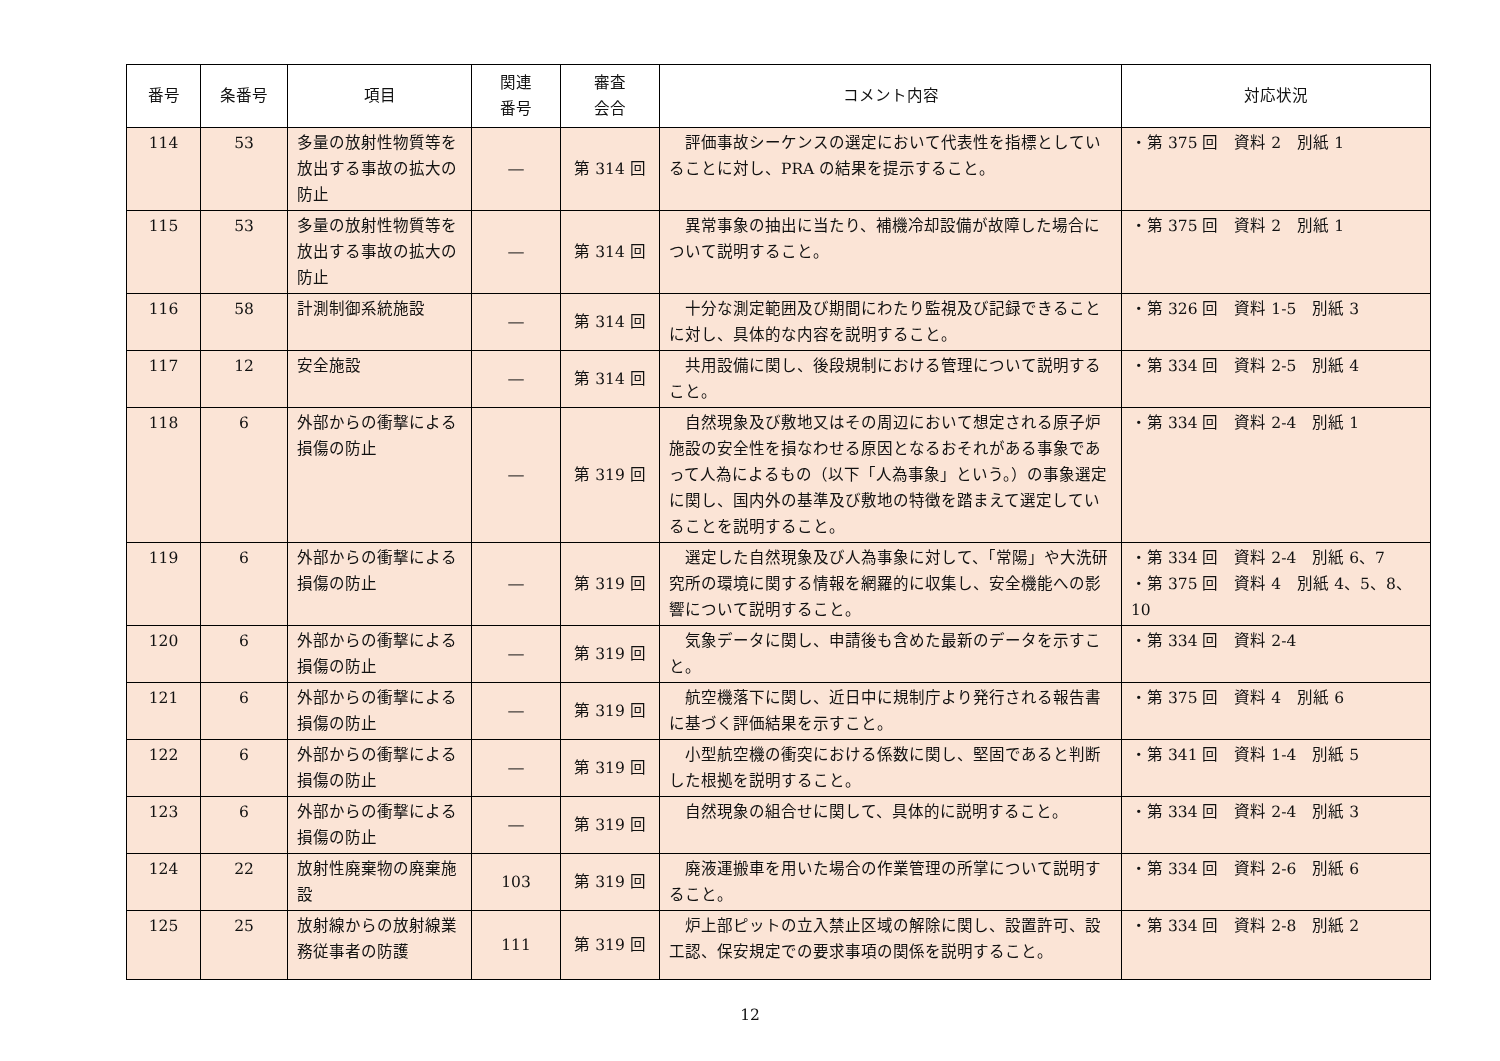| 番号 | 条番号 | 項目 | 関連 番号 | 審査 会合 | コメント内容 | 対応状況 |
| --- | --- | --- | --- | --- | --- | --- |
| 114 | 53 | 多量の放射性物質等を放出する事故の拡大の防止 | ― | 第 314 回 | 評価事故シーケンスの選定において代表性を指標としていることに対し、PRA の結果を提示すること。 | ・第 375 回 資料 2 別紙 1 |
| 115 | 53 | 多量の放射性物質等を放出する事故の拡大の防止 | ― | 第 314 回 | 異常事象の抽出に当たり、補機冷却設備が故障した場合について説明すること。 | ・第 375 回 資料 2 別紙 1 |
| 116 | 58 | 計測制御系統施設 | ― | 第 314 回 | 十分な測定範囲及び期間にわたり監視及び記録できることに対し、具体的な内容を説明すること。 | ・第 326 回 資料 1-5 別紙 3 |
| 117 | 12 | 安全施設 | ― | 第 314 回 | 共用設備に関し、後段規制における管理について説明すること。 | ・第 334 回 資料 2-5 別紙 4 |
| 118 | 6 | 外部からの衝撃による損傷の防止 | ― | 第 319 回 | 自然現象及び敷地又はその周辺において想定される原子炉施設の安全性を損なわせる原因となるおそれがある事象であって人為によるもの（以下「人為事象」という。）の事象選定に関し、国内外の基準及び敷地の特徴を踏まえて選定していることを説明すること。 | ・第 334 回 資料 2-4 別紙 1 |
| 119 | 6 | 外部からの衝撃による損傷の防止 | ― | 第 319 回 | 選定した自然現象及び人為事象に対して、「常陽」や大洗研究所の環境に関する情報を網羅的に収集し、安全機能への影響について説明すること。 | ・第 334 回 資料 2-4 別紙 6、7 ・第 375 回 資料 4 別紙 4、5、8、10 |
| 120 | 6 | 外部からの衝撃による損傷の防止 | ― | 第 319 回 | 気象データに関し、申請後も含めた最新のデータを示すこと。 | ・第 334 回 資料 2-4 |
| 121 | 6 | 外部からの衝撃による損傷の防止 | ― | 第 319 回 | 航空機落下に関し、近日中に規制庁より発行される報告書に基づく評価結果を示すこと。 | ・第 375 回 資料 4 別紙 6 |
| 122 | 6 | 外部からの衝撃による損傷の防止 | ― | 第 319 回 | 小型航空機の衝突における係数に関し、堅固であると判断した根拠を説明すること。 | ・第 341 回 資料 1-4 別紙 5 |
| 123 | 6 | 外部からの衝撃による損傷の防止 | ― | 第 319 回 | 自然現象の組合せに関して、具体的に説明すること。 | ・第 334 回 資料 2-4 別紙 3 |
| 124 | 22 | 放射性廃棄物の廃棄施設 | 103 | 第 319 回 | 廃液運搬車を用いた場合の作業管理の所掌について説明すること。 | ・第 334 回 資料 2-6 別紙 6 |
| 125 | 25 | 放射線からの放射線業務従事者の防護 | 111 | 第 319 回 | 炉上部ピットの立入禁止区域の解除に関し、設置許可、設工認、保安規定での要求事項の関係を説明すること。 | ・第 334 回 資料 2-8 別紙 2 |
12